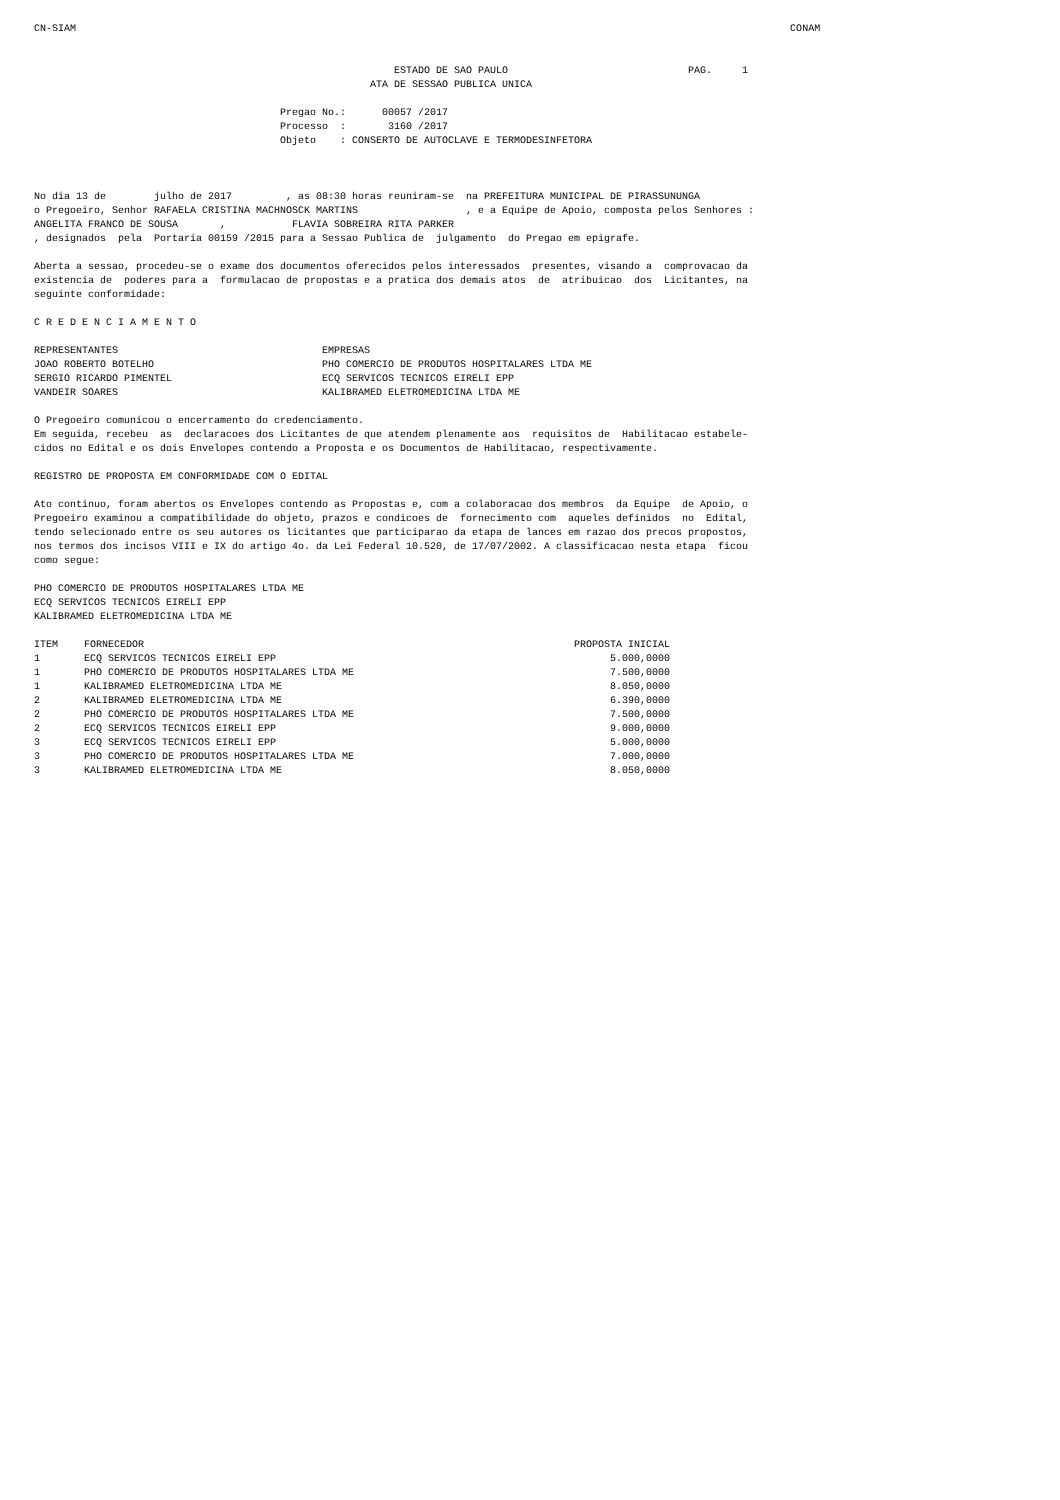CN-SIAM                                                                                                                       CONAM


                                                            ESTADO DE SAO PAULO                              PAG.     1
                                                        ATA DE SESSAO PUBLICA UNICA

                                         Pregao No.:      00057 /2017
                                         Processo  :       3160 /2017
                                         Objeto    : CONSERTO DE AUTOCLAVE E TERMODESINFETORA



No dia 13 de        julho de 2017         , as 08:30 horas reuniram-se  na PREFEITURA MUNICIPAL DE PIRASSUNUNGA
o Pregoeiro, Senhor RAFAELA CRISTINA MACHNOSCK MARTINS                  , e a Equipe de Apoio, composta pelos Senhores :
ANGELITA FRANCO DE SOUSA       ,           FLAVIA SOBREIRA RITA PARKER
, designados  pela  Portaria 00159 /2015 para a Sessao Publica de  julgamento  do Pregao em epigrafe.

Aberta a sessao, procedeu-se o exame dos documentos oferecidos pelos interessados  presentes, visando a  comprovacao da
existencia de  poderes para a  formulacao de propostas e a pratica dos demais atos  de  atribuicao  dos  Licitantes, na
seguinte conformidade:

C R E D E N C I A M E N T O

REPRESENTANTES                                  EMPRESAS
JOAO ROBERTO BOTELHO                            PHO COMERCIO DE PRODUTOS HOSPITALARES LTDA ME
SERGIO RICARDO PIMENTEL                         ECQ SERVICOS TECNICOS EIRELI EPP
VANDEIR SOARES                                  KALIBRAMED ELETROMEDICINA LTDA ME

O Pregoeiro comunicou o encerramento do credenciamento.
Em seguida, recebeu  as  declaracoes dos Licitantes de que atendem plenamente aos  requisitos de  Habilitacao estabele-
cidos no Edital e os dois Envelopes contendo a Proposta e os Documentos de Habilitacao, respectivamente.

REGISTRO DE PROPOSTA EM CONFORMIDADE COM O EDITAL

Ato continuo, foram abertos os Envelopes contendo as Propostas e, com a colaboracao dos membros  da Equipe  de Apoio, o
Pregoeiro examinou a compatibilidade do objeto, prazos e condicoes de  fornecimento com  aqueles definidos  no  Edital,
tendo selecionado entre os seu autores os licitantes que participarao da etapa de lances em razao dos precos propostos,
nos termos dos incisos VIII e IX do artigo 4o. da Lei Federal 10.520, de 17/07/2002. A classificacao nesta etapa  ficou
como segue:

PHO COMERCIO DE PRODUTOS HOSPITALARES LTDA ME
ECQ SERVICOS TECNICOS EIRELI EPP
KALIBRAMED ELETROMEDICINA LTDA ME
| ITEM | FORNECEDOR | PROPOSTA INICIAL |
| --- | --- | --- |
| 1 | ECQ SERVICOS TECNICOS EIRELI EPP | 5.000,0000 |
| 1 | PHO COMERCIO DE PRODUTOS HOSPITALARES LTDA ME | 7.500,0000 |
| 1 | KALIBRAMED ELETROMEDICINA LTDA ME | 8.050,0000 |
| 2 | KALIBRAMED ELETROMEDICINA LTDA ME | 6.390,0000 |
| 2 | PHO COMERCIO DE PRODUTOS HOSPITALARES LTDA ME | 7.500,0000 |
| 2 | ECQ SERVICOS TECNICOS EIRELI EPP | 9.000,0000 |
| 3 | ECQ SERVICOS TECNICOS EIRELI EPP | 5.000,0000 |
| 3 | PHO COMERCIO DE PRODUTOS HOSPITALARES LTDA ME | 7.000,0000 |
| 3 | KALIBRAMED ELETROMEDICINA LTDA ME | 8.050,0000 |